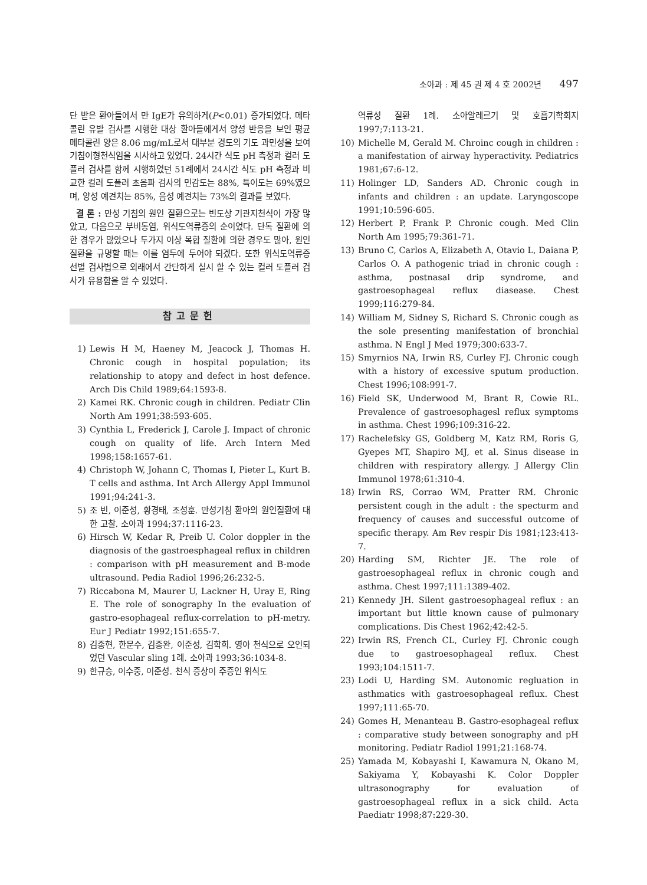소아과 : 제 45 권 제 4 호 2002년 497
단 받은 환아들에서 만 IgE가 유의하게(P<0.01) 증가되었다. 메타콜린 유발 검사를 시행한 대상 환아들에게서 양성 반응을 보인 평균 메타콜린 양은 8.06 mg/mL로서 대부분 경도의 기도 과민성을 보여 기침이형천식임을 시사하고 있었다. 24시간 식도 pH 측정과 컬러 도플러 검사를 함께 시행하였던 51례에서 24시간 식도 pH 측정과 비교한 컬러 도플러 초음파 검사의 민감도는 88%, 특이도는 69%였으며, 양성 예견치는 85%, 음성 예견치는 73%의 결과를 보였다.
결 론 : 만성 기침의 원인 질환으로는 빈도상 기관지천식이 가장 많았고, 다음으로 부비동염, 위식도역류증의 순이었다. 단독 질환에 의한 경우가 많았으나 두가지 이상 복합 질환에 의한 경우도 많아, 원인 질환을 규명할 때는 이를 염두에 두어야 되겠다. 또한 위식도역류증 선별 검사법으로 외래에서 간단하게 실시 할 수 있는 컬러 도플러 검사가 유용함을 알 수 있었다.
참고문헌
1) Lewis H M, Haeney M, Jeacock J, Thomas H. Chronic cough in hospital population; its relationship to atopy and defect in host defence. Arch Dis Child 1989;64:1593-8.
2) Kamei RK. Chronic cough in children. Pediatr Clin North Am 1991;38:593-605.
3) Cynthia L, Frederick J, Carole J. Impact of chronic cough on quality of life. Arch Intern Med 1998;158:1657-61.
4) Christoph W, Johann C, Thomas I, Pieter L, Kurt B. T cells and asthma. Int Arch Allergy Appl Immunol 1991;94:241-3.
5) 조 빈, 이준성, 황경태, 조성훈. 만성기침 환아의 원인질환에 대한 고찰. 소아과 1994;37:1116-23.
6) Hirsch W, Kedar R, Preib U. Color doppler in the diagnosis of the gastroesphageal reflux in children : comparison with pH measurement and B-mode ultrasound. Pedia Radiol 1996;26:232-5.
7) Riccabona M, Maurer U, Lackner H, Uray E, Ring E. The role of sonography In the evaluation of gastro-esophageal reflux-correlation to pH-metry. Eur J Pediatr 1992;151:655-7.
8) 김종현, 한문수, 김종완, 이준성, 김학희. 영아 천식으로 오인되었던 Vascular sling 1례. 소아과 1993;36:1034-8.
9) 한규승, 이수중, 이준성. 천식 증상이 주증인 위식도
역류성 질환 1례. 소아알레르기 및 호흡기학회지 1997;7:113-21.
10) Michelle M, Gerald M. Chroinc cough in children : a manifestation of airway hyperactivity. Pediatrics 1981;67:6-12.
11) Holinger LD, Sanders AD. Chronic cough in infants and children : an update. Laryngoscope 1991;10:596-605.
12) Herbert P, Frank P. Chronic cough. Med Clin North Am 1995;79:361-71.
13) Bruno C, Carlos A, Elizabeth A, Otavio L, Daiana P, Carlos O. A pathogenic triad in chronic cough : asthma, postnasal drip syndrome, and gastroesophageal reflux diasease. Chest 1999;116:279-84.
14) William M, Sidney S, Richard S. Chronic cough as the sole presenting manifestation of bronchial asthma. N Engl J Med 1979;300:633-7.
15) Smyrnios NA, Irwin RS, Curley FJ. Chronic cough with a history of excessive sputum production. Chest 1996;108:991-7.
16) Field SK, Underwood M, Brant R, Cowie RL. Prevalence of gastroesophagesl reflux symptoms in asthma. Chest 1996;109:316-22.
17) Rachelefsky GS, Goldberg M, Katz RM, Roris G, Gyepes MT, Shapiro MJ, et al. Sinus disease in children with respiratory allergy. J Allergy Clin Immunol 1978;61:310-4.
18) Irwin RS, Corrao WM, Pratter RM. Chronic persistent cough in the adult : the specturm and frequency of causes and successful outcome of specific therapy. Am Rev respir Dis 1981;123:413-7.
20) Harding SM, Richter JE. The role of gastroesophageal reflux in chronic cough and asthma. Chest 1997;111:1389-402.
21) Kennedy JH. Silent gastroesophageal reflux : an important but little known cause of pulmonary complications. Dis Chest 1962;42:42-5.
22) Irwin RS, French CL, Curley FJ. Chronic cough due to gastroesophageal reflux. Chest 1993;104:1511-7.
23) Lodi U, Harding SM. Autonomic regluation in asthmatics with gastroesophageal reflux. Chest 1997;111:65-70.
24) Gomes H, Menanteau B. Gastro-esophageal reflux : comparative study between sonography and pH monitoring. Pediatr Radiol 1991;21:168-74.
25) Yamada M, Kobayashi I, Kawamura N, Okano M, Sakiyama Y, Kobayashi K. Color Doppler ultrasonography for evaluation of gastroesophageal reflux in a sick child. Acta Paediatr 1998;87:229-30.